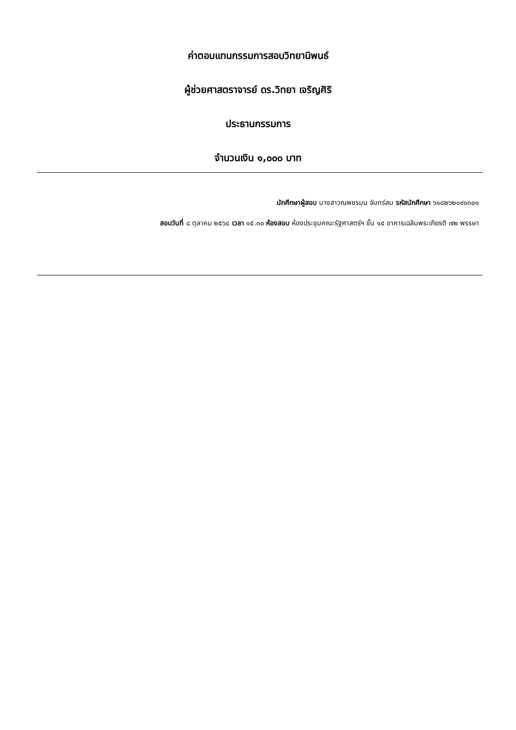ค่าตอบแทนกรรมการสอบวิทยานิพนธ์
ผู้ช่วยศาสตราจารย์ ดร.วิทยา เจริญศิริ
ประธานกรรมการ
จำนวนเงิน ๑,๐๐๐ บาท
นักศึกษาผู้สอบ นางสาวณพชรมน จันทร์สม รหัสนักศึกษา ๖๑๘๒๖๒๐๙๐๓๐๑
สอบวันที่ ๘ ตุลาคม ๒๕๖๔ เวลา ๑๕.๓๐ ห้องสอบ ห้องประชุมคณะรัฐศาสตร์ฯ ชั้น ๑๕ อาคารเฉลิมพระเกียรติ ๗๒ พรรษา